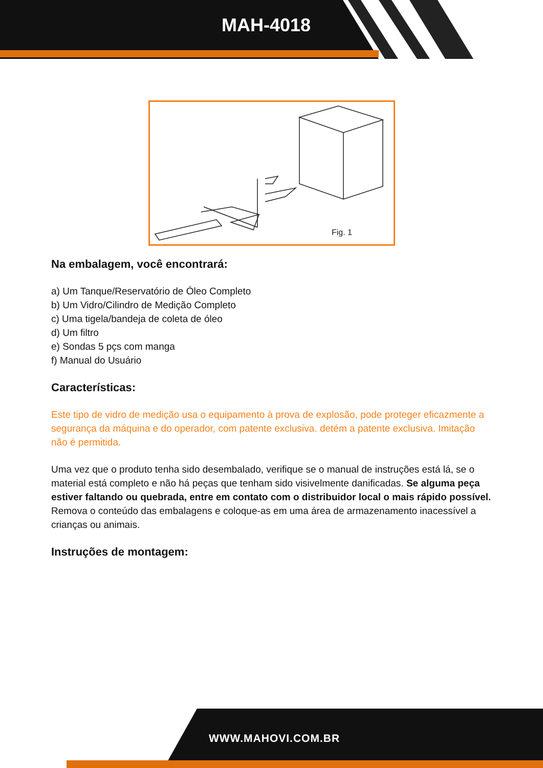MAH-4018
Fig. 1
Na embalagem, você encontrará:
a) Um Tanque/Reservatório de Óleo Completo
b) Um Vidro/Cilindro de Medição Completo
c) Uma tigela/bandeja de coleta de óleo
d) Um filtro
e) Sondas 5 pçs com manga
f) Manual do Usuário
Características:
Este tipo de vidro de medição usa o equipamento à prova de explosão, pode proteger eficazmente a segurança da máquina e do operador, com patente exclusiva. detém a patente exclusiva. Imitação não é permitida.
Uma vez que o produto tenha sido desembalado, verifique se o manual de instruções está lá, se o material está completo e não há peças que tenham sido visivelmente danificadas. Se alguma peça estiver faltando ou quebrada, entre em contato com o distribuidor local o mais rápido possível. Remova o conteúdo das embalagens e coloque-as em uma área de armazenamento inacessível a crianças ou animais.
Instruções de montagem:
WWW.MAHOVI.COM.BR